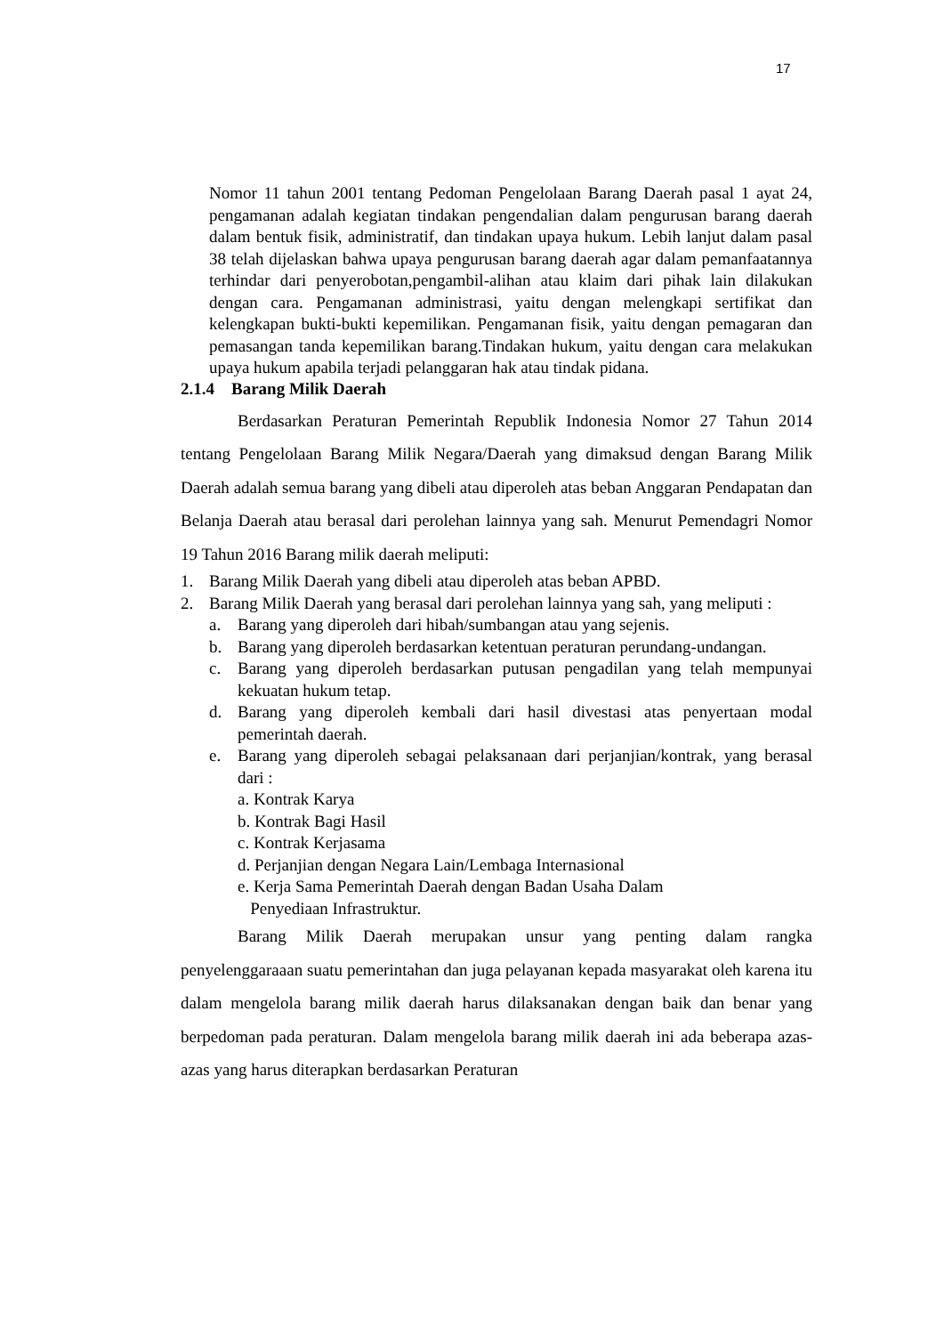17
Nomor 11 tahun 2001 tentang Pedoman Pengelolaan Barang Daerah pasal 1 ayat 24, pengamanan adalah kegiatan tindakan pengendalian dalam pengurusan barang daerah dalam bentuk fisik, administratif, dan tindakan upaya hukum. Lebih lanjut dalam pasal 38 telah dijelaskan bahwa upaya pengurusan barang daerah agar dalam pemanfaatannya terhindar dari penyerobotan,pengambil-alihan atau klaim dari pihak lain dilakukan dengan cara. Pengamanan administrasi, yaitu dengan melengkapi sertifikat dan kelengkapan bukti-bukti kepemilikan. Pengamanan fisik, yaitu dengan pemagaran dan pemasangan tanda kepemilikan barang.Tindakan hukum, yaitu dengan cara melakukan upaya hukum apabila terjadi pelanggaran hak atau tindak pidana.
2.1.4 Barang Milik Daerah
Berdasarkan Peraturan Pemerintah Republik Indonesia Nomor 27 Tahun 2014 tentang Pengelolaan Barang Milik Negara/Daerah yang dimaksud dengan Barang Milik Daerah adalah semua barang yang dibeli atau diperoleh atas beban Anggaran Pendapatan dan Belanja Daerah atau berasal dari perolehan lainnya yang sah. Menurut Pemendagri Nomor 19 Tahun 2016 Barang milik daerah meliputi:
1. Barang Milik Daerah yang dibeli atau diperoleh atas beban APBD.
2. Barang Milik Daerah yang berasal dari perolehan lainnya yang sah, yang meliputi :
a. Barang yang diperoleh dari hibah/sumbangan atau yang sejenis.
b. Barang yang diperoleh berdasarkan ketentuan peraturan perundang-undangan.
c. Barang yang diperoleh berdasarkan putusan pengadilan yang telah mempunyai kekuatan hukum tetap.
d. Barang yang diperoleh kembali dari hasil divestasi atas penyertaan modal pemerintah daerah.
e. Barang yang diperoleh sebagai pelaksanaan dari perjanjian/kontrak, yang berasal dari :
a. Kontrak Karya
b. Kontrak Bagi Hasil
c. Kontrak Kerjasama
d. Perjanjian dengan Negara Lain/Lembaga Internasional
e. Kerja Sama Pemerintah Daerah dengan Badan Usaha Dalam
Penyediaan Infrastruktur.
Barang Milik Daerah merupakan unsur yang penting dalam rangka penyelenggaraaan suatu pemerintahan dan juga pelayanan kepada masyarakat oleh karena itu dalam mengelola barang milik daerah harus dilaksanakan dengan baik dan benar yang berpedoman pada peraturan. Dalam mengelola barang milik daerah ini ada beberapa azas-azas yang harus diterapkan berdasarkan Peraturan